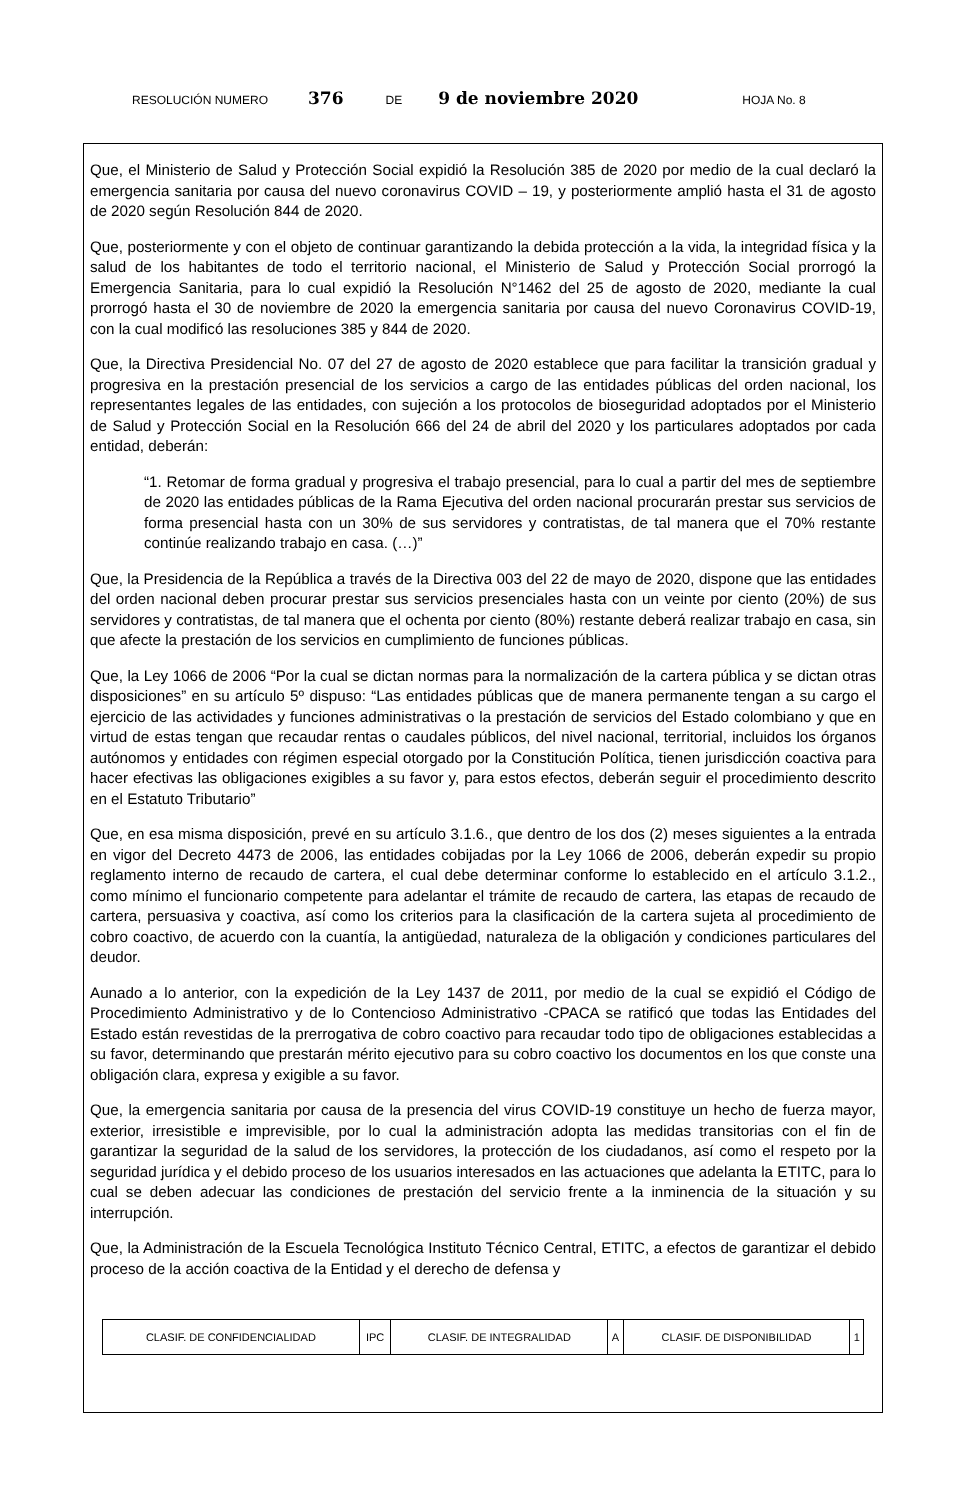RESOLUCIÓN NUMERO 376 DE 9 de noviembre 2020 HOJA No. 8
Que, el Ministerio de Salud y Protección Social expidió la Resolución 385 de 2020 por medio de la cual declaró la emergencia sanitaria por causa del nuevo coronavirus COVID – 19, y posteriormente amplió hasta el 31 de agosto de 2020 según Resolución 844 de 2020.
Que, posteriormente y con el objeto de continuar garantizando la debida protección a la vida, la integridad física y la salud de los habitantes de todo el territorio nacional, el Ministerio de Salud y Protección Social prorrogó la Emergencia Sanitaria, para lo cual expidió la Resolución N°1462 del 25 de agosto de 2020, mediante la cual prorrogó hasta el 30 de noviembre de 2020 la emergencia sanitaria por causa del nuevo Coronavirus COVID-19, con la cual modificó las resoluciones 385 y 844 de 2020.
Que, la Directiva Presidencial No. 07 del 27 de agosto de 2020 establece que para facilitar la transición gradual y progresiva en la prestación presencial de los servicios a cargo de las entidades públicas del orden nacional, los representantes legales de las entidades, con sujeción a los protocolos de bioseguridad adoptados por el Ministerio de Salud y Protección Social en la Resolución 666 del 24 de abril del 2020 y los particulares adoptados por cada entidad, deberán:
“1. Retomar de forma gradual y progresiva el trabajo presencial, para lo cual a partir del mes de septiembre de 2020 las entidades públicas de la Rama Ejecutiva del orden nacional procurarán prestar sus servicios de forma presencial hasta con un 30% de sus servidores y contratistas, de tal manera que el 70% restante continúe realizando trabajo en casa. (…)”
Que, la Presidencia de la República a través de la Directiva 003 del 22 de mayo de 2020, dispone que las entidades del orden nacional deben procurar prestar sus servicios presenciales hasta con un veinte por ciento (20%) de sus servidores y contratistas, de tal manera que el ochenta por ciento (80%) restante deberá realizar trabajo en casa, sin que afecte la prestación de los servicios en cumplimiento de funciones públicas.
Que, la Ley 1066 de 2006 “Por la cual se dictan normas para la normalización de la cartera pública y se dictan otras disposiciones” en su artículo 5º dispuso: “Las entidades públicas que de manera permanente tengan a su cargo el ejercicio de las actividades y funciones administrativas o la prestación de servicios del Estado colombiano y que en virtud de estas tengan que recaudar rentas o caudales públicos, del nivel nacional, territorial, incluidos los órganos autónomos y entidades con régimen especial otorgado por la Constitución Política, tienen jurisdicción coactiva para hacer efectivas las obligaciones exigibles a su favor y, para estos efectos, deberán seguir el procedimiento descrito en el Estatuto Tributario”
Que, en esa misma disposición, prevé en su artículo 3.1.6., que dentro de los dos (2) meses siguientes a la entrada en vigor del Decreto 4473 de 2006, las entidades cobijadas por la Ley 1066 de 2006, deberán expedir su propio reglamento interno de recaudo de cartera, el cual debe determinar conforme lo establecido en el artículo 3.1.2., como mínimo el funcionario competente para adelantar el trámite de recaudo de cartera, las etapas de recaudo de cartera, persuasiva y coactiva, así como los criterios para la clasificación de la cartera sujeta al procedimiento de cobro coactivo, de acuerdo con la cuantía, la antigüedad, naturaleza de la obligación y condiciones particulares del deudor.
Aunado a lo anterior, con la expedición de la Ley 1437 de 2011, por medio de la cual se expidió el Código de Procedimiento Administrativo y de lo Contencioso Administrativo -CPACA se ratificó que todas las Entidades del Estado están revestidas de la prerrogativa de cobro coactivo para recaudar todo tipo de obligaciones establecidas a su favor, determinando que prestarán mérito ejecutivo para su cobro coactivo los documentos en los que conste una obligación clara, expresa y exigible a su favor.
Que, la emergencia sanitaria por causa de la presencia del virus COVID-19 constituye un hecho de fuerza mayor, exterior, irresistible e imprevisible, por lo cual la administración adopta las medidas transitorias con el fin de garantizar la seguridad de la salud de los servidores, la protección de los ciudadanos, así como el respeto por la seguridad jurídica y el debido proceso de los usuarios interesados en las actuaciones que adelanta la ETITC, para lo cual se deben adecuar las condiciones de prestación del servicio frente a la inminencia de la situación y su interrupción.
Que, la Administración de la Escuela Tecnológica Instituto Técnico Central, ETITC, a efectos de garantizar el debido proceso de la acción coactiva de la Entidad y el derecho de defensa y
| CLASIF. DE CONFIDENCIALIDAD | IPC | CLASIF. DE INTEGRALIDAD | A | CLASIF. DE DISPONIBILIDAD | 1 |